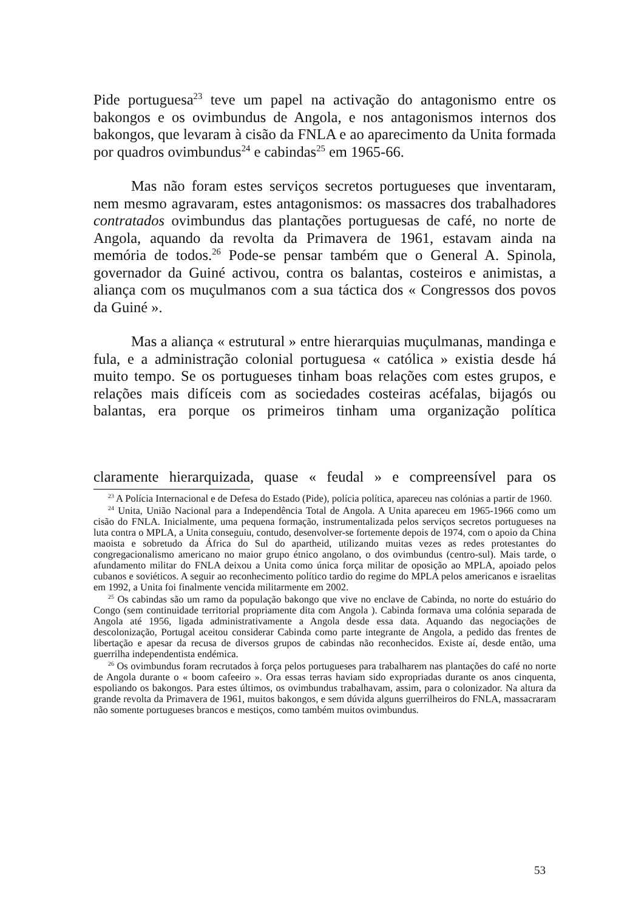Pide portuguesa<sup>23</sup> teve um papel na activação do antagonismo entre os bakongos e os ovimbundus de Angola, e nos antagonismos internos dos bakongos, que levaram à cisão da FNLA e ao aparecimento da Unita formada por quadros ovimbundus<sup>24</sup> e cabindas<sup>25</sup> em 1965-66.
Mas não foram estes serviços secretos portugueses que inventaram, nem mesmo agravaram, estes antagonismos: os massacres dos trabalhadores contratados ovimbundus das plantações portuguesas de café, no norte de Angola, aquando da revolta da Primavera de 1961, estavam ainda na memória de todos.<sup>26</sup> Pode-se pensar também que o General A. Spinola, governador da Guiné activou, contra os balantas, costeiros e animistas, a aliança com os muçulmanos com a sua táctica dos « Congressos dos povos da Guiné ».
Mas a aliança « estrutural » entre hierarquias muçulmanas, mandinga e fula, e a administração colonial portuguesa « católica » existia desde há muito tempo. Se os portugueses tinham boas relações com estes grupos, e relações mais difíceis com as sociedades costeiras acéfalas, bijagós ou balantas, era porque os primeiros tinham uma organização política
claramente hierarquizada, quase « feudal » e compreensível para os
<sup>23</sup> A Polícia Internacional e de Defesa do Estado (Pide), polícia política, apareceu nas colónias a partir de 1960.
<sup>24</sup> Unita, União Nacional para a Independência Total de Angola. A Unita apareceu em 1965-1966 como um cisão do FNLA. Inicialmente, uma pequena formação, instrumentalizada pelos serviços secretos portugueses na luta contra o MPLA, a Unita conseguiu, contudo, desenvolver-se fortemente depois de 1974, com o apoio da China maoista e sobretudo da África do Sul do apartheid, utilizando muitas vezes as redes protestantes do congregacionalismo americano no maior grupo étnico angolano, o dos ovimbundus (centro-sul). Mais tarde, o afundamento militar do FNLA deixou a Unita como única força militar de oposição ao MPLA, apoiado pelos cubanos e soviéticos. A seguir ao reconhecimento político tardio do regime do MPLA pelos americanos e israelitas em 1992, a Unita foi finalmente vencida militarmente em 2002.
<sup>25</sup> Os cabindas são um ramo da população bakongo que vive no enclave de Cabinda, no norte do estuário do Congo (sem continuidade territorial propriamente dita com Angola ). Cabinda formava uma colónia separada de Angola até 1956, ligada administrativamente a Angola desde essa data. Aquando das negociações de descolonização, Portugal aceitou considerar Cabinda como parte integrante de Angola, a pedido das frentes de libertação e apesar da recusa de diversos grupos de cabindas não reconhecidos. Existe aí, desde então, uma guerrilha independentista endémica.
<sup>26</sup> Os ovimbundus foram recrutados à força pelos portugueses para trabalharem nas plantações do café no norte de Angola durante o « boom cafeeiro ». Ora essas terras haviam sido expropriadas durante os anos cinquenta, espoliando os bakongos. Para estes últimos, os ovimbundus trabalhavam, assim, para o colonizador. Na altura da grande revolta da Primavera de 1961, muitos bakongos, e sem dúvida alguns guerrilheiros do FNLA, massacraram não somente portugueses brancos e mestiços, como também muitos ovimbundus.
53